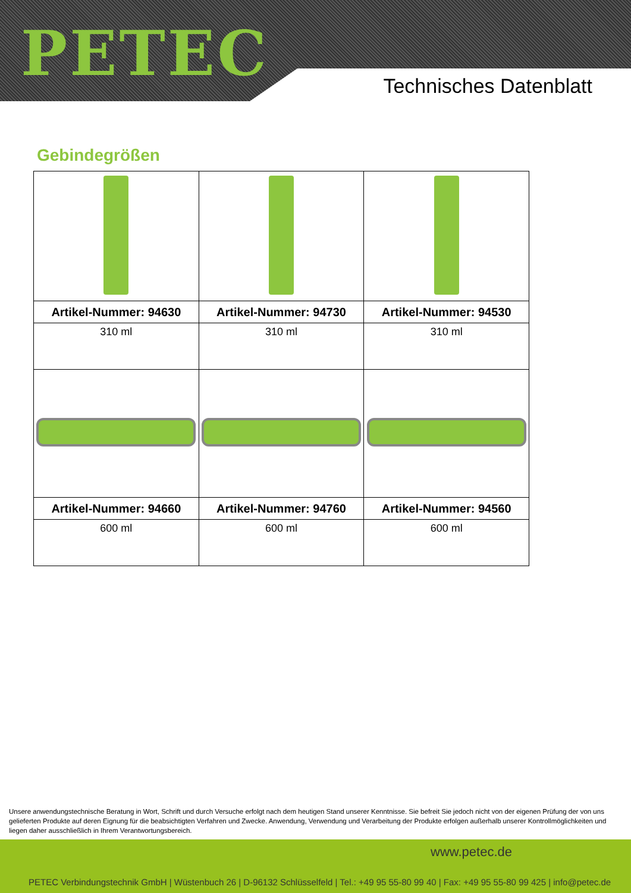PETEC
Technisches Datenblatt
Gebindegrößen
| Artikel-Nummer: 94630 | Artikel-Nummer: 94730 | Artikel-Nummer: 94530 |
| 310 ml | 310 ml | 310 ml |
| Artikel-Nummer: 94660 | Artikel-Nummer: 94760 | Artikel-Nummer: 94560 |
| 600 ml | 600 ml | 600 ml |
Unsere anwendungstechnische Beratung in Wort, Schrift und durch Versuche erfolgt nach dem heutigen Stand unserer Kenntnisse. Sie befreit Sie jedoch nicht von der eigenen Prüfung der von uns gelieferten Produkte auf deren Eignung für die beabsichtigten Verfahren und Zwecke. Anwendung, Verwendung und Verarbeitung der Produkte erfolgen außerhalb unserer Kontrollmöglichkeiten und liegen daher ausschließlich in Ihrem Verantwortungsbereich.
www.petec.de
PETEC Verbindungstechnik GmbH | Wüstenbuch 26 | D-96132 Schlüsselfeld | Tel.: +49 95 55-80 99 40 | Fax: +49 95 55-80 99 425 | info@petec.de